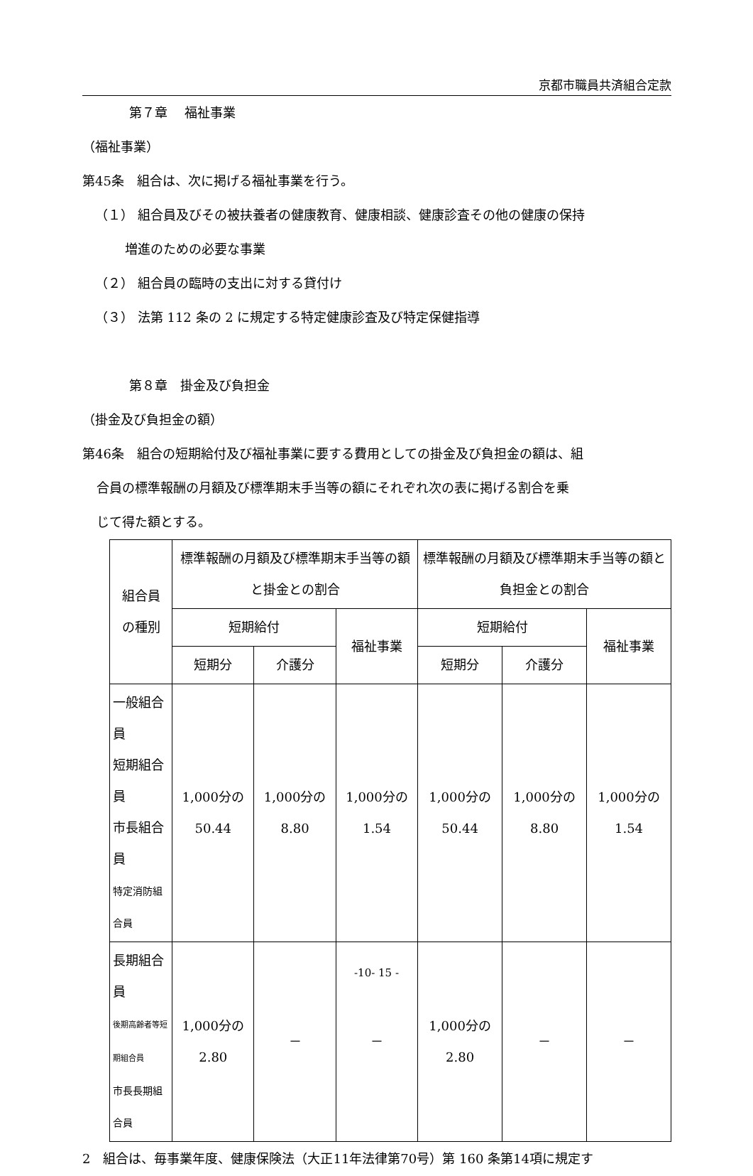京都市職員共済組合定款
第７章　 福祉事業
（福祉事業）
第45条　組合は、次に掲げる福祉事業を行う。
（１） 組合員及びその被扶養者の健康教育、健康相談、健康診査その他の健康の保持
増進のための必要な事業
（２） 組合員の臨時の支出に対する貸付け
（３） 法第 112 条の 2 に規定する特定健康診査及び特定保健指導
第８章　掛金及び負担金
（掛金及び負担金の額）
第46条　組合の短期給付及び福祉事業に要する費用としての掛金及び負担金の額は、組
合員の標準報酬の月額及び標準期末手当等の額にそれぞれ次の表に掲げる割合を乗
じて得た額とする。
| 組合員 の種別 | 標準報酬の月額及び標準期末手当等の額と掛金との割合 | | | 標準報酬の月額及び標準期末手当等の額と負担金との割合 | | |
| --- | --- | --- | --- | --- | --- | --- |
| | 短期給付 | | 福祉事業 | 短期給付 | | 福祉事業 |
| | 短期分 | 介護分 | | 短期分 | 介護分 | |
| 一般組合員 短期組合員 市長組合員 特定消防組合員 | 1,000分の 50.44 | 1,000分の 8.80 | 1,000分の 1.54 | 1,000分の 50.44 | 1,000分の 8.80 | 1,000分の 1.54 |
| 長期組合員 後期高齢者等短期組合員 市長長期組合員 | 1,000分の 2.80 | － | － | 1,000分の 2.80 | － | － |
2　組合は、毎事業年度、健康保険法（大正11年法律第70号）第 160 条第14項に規定す
-10- 15 -